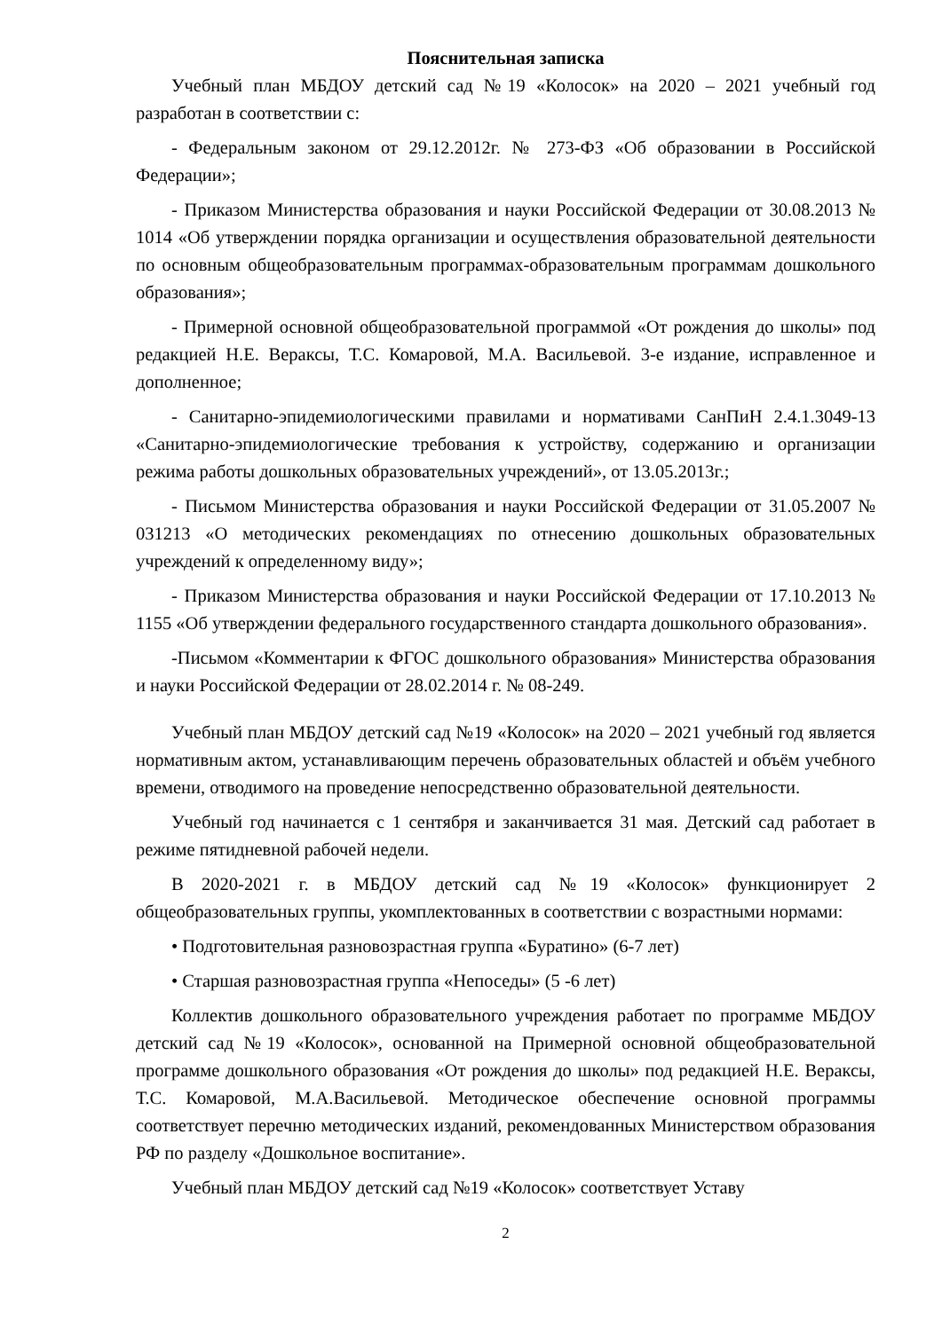Пояснительная записка
Учебный план МБДОУ детский сад №19 «Колосок» на 2020 – 2021 учебный год разработан в соответствии с:
- Федеральным законом от 29.12.2012г. № 273-ФЗ «Об образовании в Российской Федерации»;
- Приказом Министерства образования и науки Российской Федерации от 30.08.2013 № 1014 «Об утверждении порядка организации и осуществления образовательной деятельности по основным общеобразовательным программах-образовательным программам дошкольного образования»;
- Примерной основной общеобразовательной программой «От рождения до школы» под редакцией Н.Е. Вераксы, Т.С. Комаровой, М.А. Васильевой. 3-е издание, исправленное и дополненное;
- Санитарно-эпидемиологическими правилами и нормативами СанПиН 2.4.1.3049-13 «Санитарно-эпидемиологические требования к устройству, содержанию и организации режима работы дошкольных образовательных учреждений», от 13.05.2013г.;
- Письмом Министерства образования и науки Российской Федерации от 31.05.2007 № 031213 «О методических рекомендациях по отнесению дошкольных образовательных учреждений к определенному виду»;
- Приказом Министерства образования и науки Российской Федерации от 17.10.2013 № 1155 «Об утверждении федерального государственного стандарта дошкольного образования».
-Письмом «Комментарии к ФГОС дошкольного образования» Министерства образования и науки Российской Федерации от 28.02.2014 г. № 08-249.
Учебный план МБДОУ детский сад №19 «Колосок» на 2020 – 2021 учебный год является нормативным актом, устанавливающим перечень образовательных областей и объём учебного времени, отводимого на проведение непосредственно образовательной деятельности.
Учебный год начинается с 1 сентября и заканчивается 31 мая. Детский сад работает в режиме пятидневной рабочей недели.
В 2020-2021 г. в МБДОУ детский сад №19 «Колосок» функционирует 2 общеобразовательных группы, укомплектованных в соответствии с возрастными нормами:
• Подготовительная разновозрастная группа «Буратино» (6-7 лет)
• Старшая разновозрастная группа «Непоседы» (5 -6 лет)
Коллектив дошкольного образовательного учреждения работает по программе МБДОУ детский сад №19 «Колосок», основанной на Примерной основной общеобразовательной программе дошкольного образования «От рождения до школы» под редакцией Н.Е. Вераксы, Т.С. Комаровой, М.А.Васильевой. Методическое обеспечение основной программы соответствует перечню методических изданий, рекомендованных Министерством образования РФ по разделу «Дошкольное воспитание».
Учебный план МБДОУ детский сад №19 «Колосок» соответствует Уставу
2